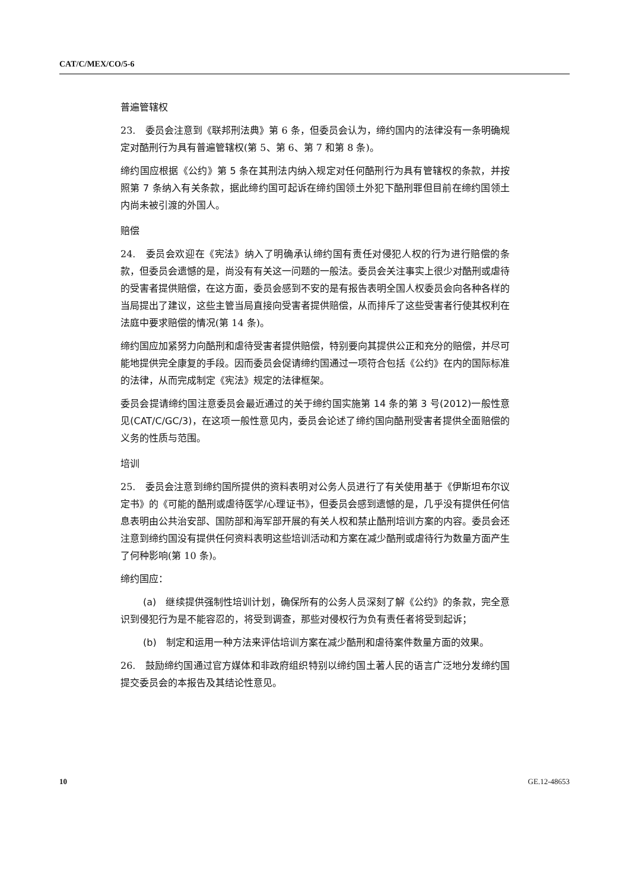CAT/C/MEX/CO/5-6
普遍管辖权
23.　委员会注意到《联邦刑法典》第 6 条，但委员会认为，缔约国内的法律没有一条明确规定对酷刑行为具有普遍管辖权(第 5、第 6、第 7 和第 8 条)。
缔约国应根据《公约》第 5 条在其刑法内纳入规定对任何酷刑行为具有管辖权的条款，并按照第 7 条纳入有关条款，据此缔约国可起诉在缔约国领土外犯下酷刑罪但目前在缔约国领土内尚未被引渡的外国人。
赔偿
24.　委员会欢迎在《宪法》纳入了明确承认缔约国有责任对侵犯人权的行为进行赔偿的条款，但委员会遗憾的是，尚没有有关这一问题的一般法。委员会关注事实上很少对酷刑或虐待的受害者提供赔偿，在这方面，委员会感到不安的是有报告表明全国人权委员会向各种各样的当局提出了建议，这些主管当局直接向受害者提供赔偿，从而排斥了这些受害者行使其权利在法庭中要求赔偿的情况(第 14 条)。
缔约国应加紧努力向酷刑和虐待受害者提供赔偿，特别要向其提供公正和充分的赔偿，并尽可能地提供完全康复的手段。因而委员会促请缔约国通过一项符合包括《公约》在内的国际标准的法律，从而完成制定《宪法》规定的法律框架。
委员会提请缔约国注意委员会最近通过的关于缔约国实施第 14 条的第 3 号(2012)一般性意见(CAT/C/GC/3)，在这项一般性意见内，委员会论述了缔约国向酷刑受害者提供全面赔偿的义务的性质与范围。
培训
25.　委员会注意到缔约国所提供的资料表明对公务人员进行了有关使用基于《伊斯坦布尔议定书》的《可能的酷刑或虐待医学/心理证书》，但委员会感到遗憾的是，几乎没有提供任何信息表明由公共治安部、国防部和海军部开展的有关人权和禁止酷刑培训方案的内容。委员会还注意到缔约国没有提供任何资料表明这些培训活动和方案在减少酷刑或虐待行为数量方面产生了何种影响(第 10 条)。
缔约国应：
(a)　继续提供强制性培训计划，确保所有的公务人员深刻了解《公约》的条款，完全意识到侵犯行为是不能容忍的，将受到调查，那些对侵权行为负有责任者将受到起诉；
(b)　制定和运用一种方法来评估培训方案在减少酷刑和虐待案件数量方面的效果。
26.　鼓励缔约国通过官方媒体和非政府组织特别以缔约国土著人民的语言广泛地分发缔约国提交委员会的本报告及其结论性意见。
10 GE.12-48653